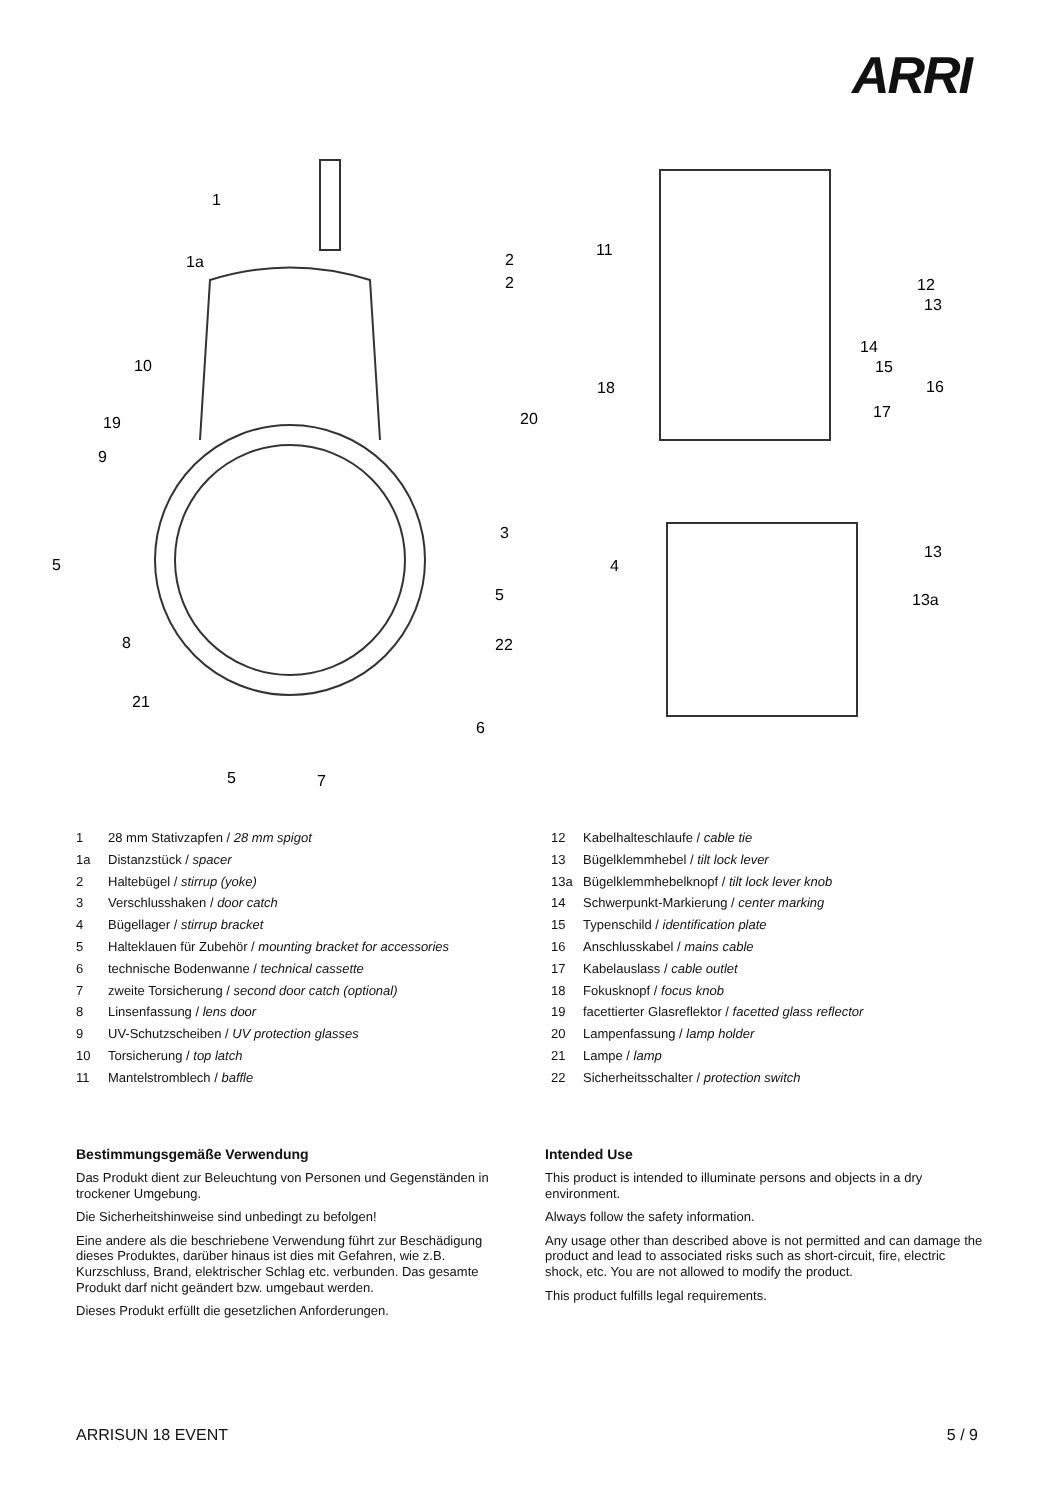ARRI
1
1a
2
2
10
19
9
5
20
3
5
8
22
21
6
5
7
11
12
13
14
15
16
17
18
4
13
13a
1 28 mm Stativzapfen / 28 mm spigot
1a Distanzstück / spacer
2 Haltebügel / stirrup (yoke)
3 Verschlusshaken / door catch
4 Bügellager / stirrup bracket
5 Halteklauen für Zubehör / mounting bracket for accessories
6 technische Bodenwanne / technical cassette
7 zweite Torsicherung / second door catch (optional)
8 Linsenfassung / lens door
9 UV-Schutzscheiben / UV protection glasses
10 Torsicherung / top latch
11 Mantelstromblech / baffle
12 Kabelhalteschlaufe / cable tie
13 Bügelklemmhebel / tilt lock lever
13a Bügelklemmhebelknopf / tilt lock lever knob
14 Schwerpunkt-Markierung / center marking
15 Typenschild / identification plate
16 Anschlusskabel / mains cable
17 Kabelauslass / cable outlet
18 Fokusknopf / focus knob
19 facettierter Glasreflektor / facetted glass reflector
20 Lampenfassung / lamp holder
21 Lampe / lamp
22 Sicherheitsschalter / protection switch
Bestimmungsgemäße Verwendung
Das Produkt dient zur Beleuchtung von Personen und Gegenständen in trockener Umgebung.
Die Sicherheitshinweise sind unbedingt zu befolgen!
Eine andere als die beschriebene Verwendung führt zur Beschädigung dieses Produktes, darüber hinaus ist dies mit Gefahren, wie z.B. Kurzschluss, Brand, elektrischer Schlag etc. verbunden. Das gesamte Produkt darf nicht geändert bzw. umgebaut werden.
Dieses Produkt erfüllt die gesetzlichen Anforderungen.
Intended Use
This product is intended to illuminate persons and objects in a dry environment.
Always follow the safety information.
Any usage other than described above is not permitted and can damage the product and lead to associated risks such as short-circuit, fire, electric shock, etc. You are not allowed to modify the product.
This product fulfills legal requirements.
ARRISUN 18 EVENT 5 / 9